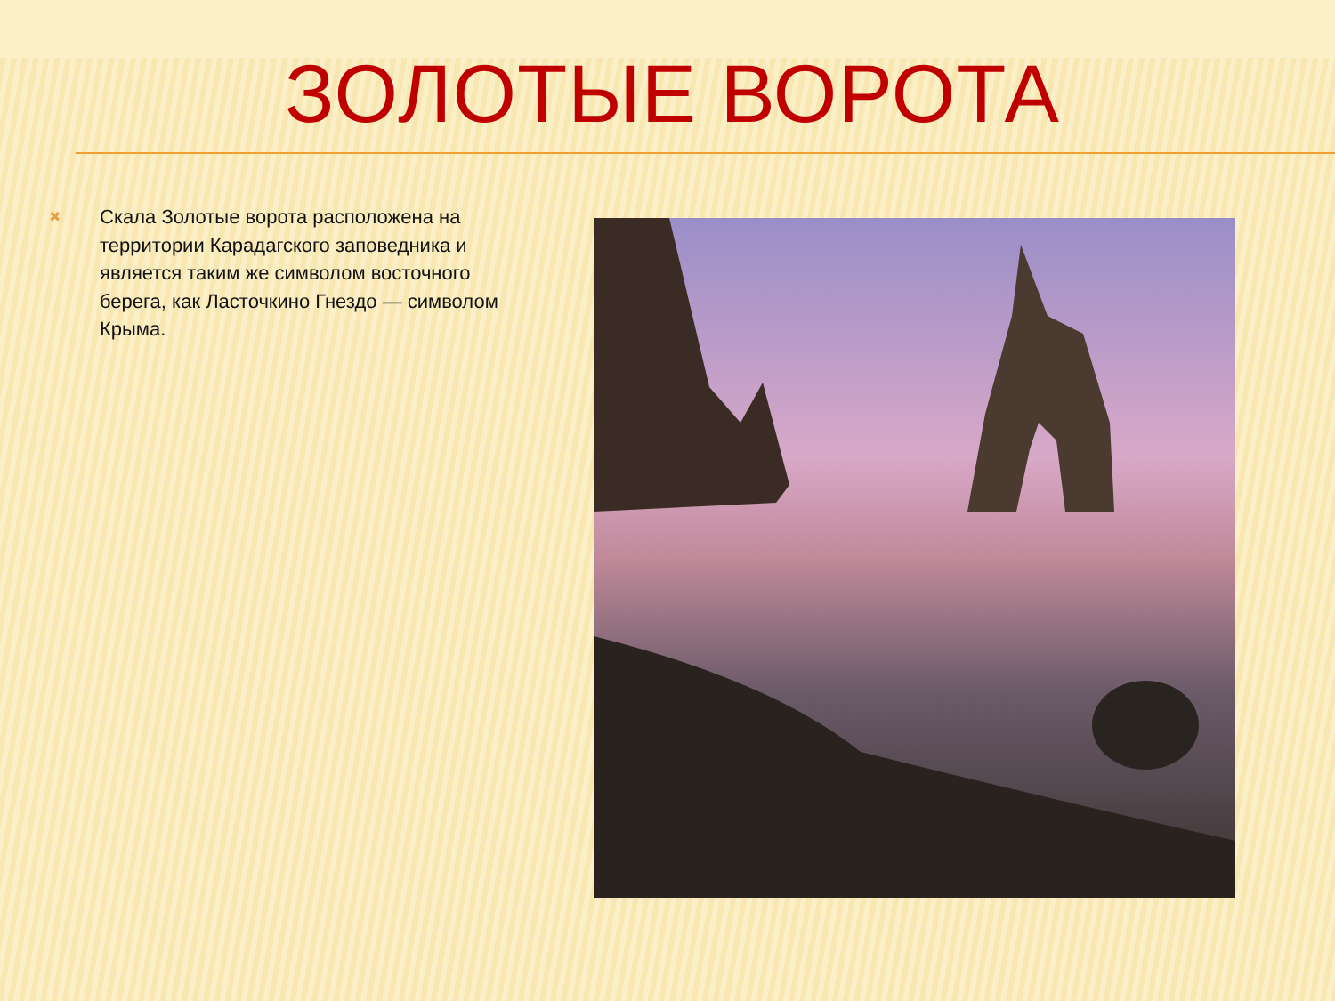ЗОЛОТЫЕ ВОРОТА
✖
Скала Золотые ворота расположена на территории Карадагского заповедника и является таким же символом восточного берега, как Ласточкино Гнездо — символом Крыма.